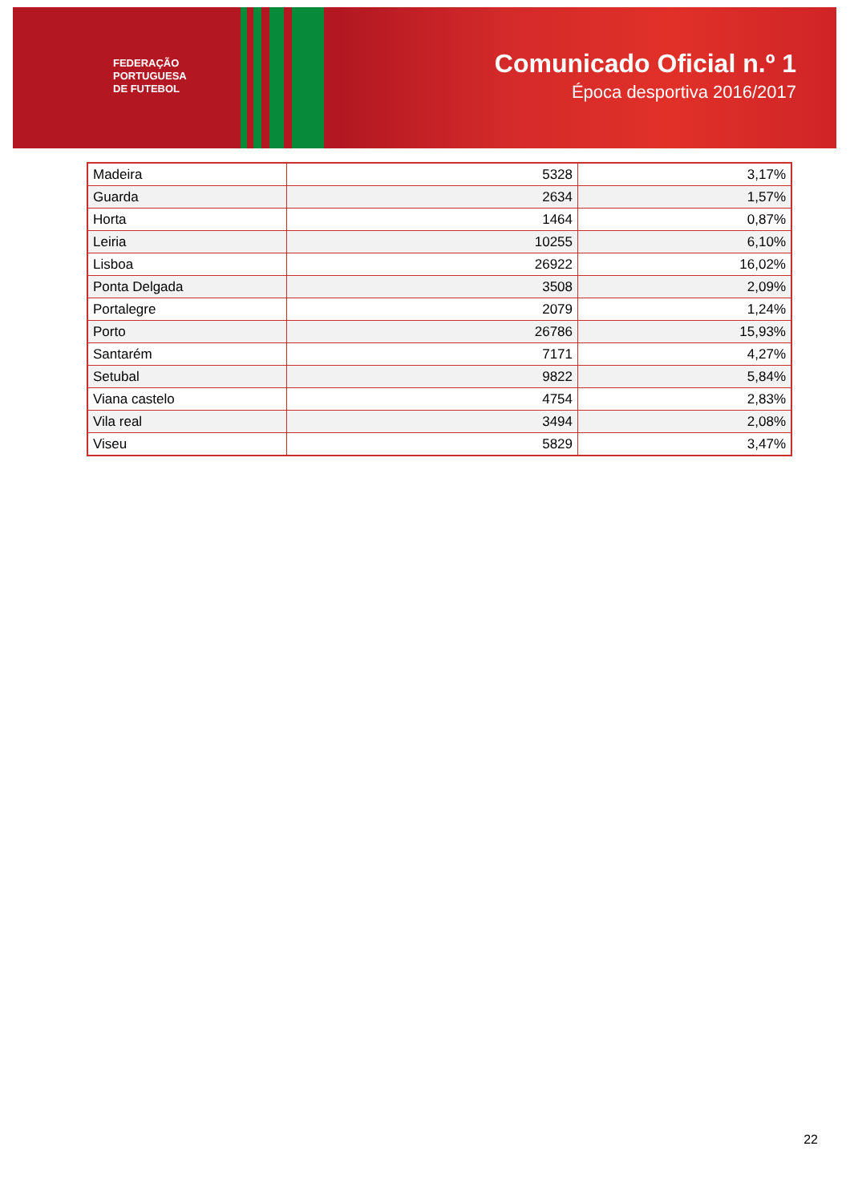FEDERAÇÃO
PORTUGUESA
DE FUTEBOL
Comunicado Oficial n.º 1
Época desportiva 2016/2017
| Madeira | 5328 | 3,17% |
| Guarda | 2634 | 1,57% |
| Horta | 1464 | 0,87% |
| Leiria | 10255 | 6,10% |
| Lisboa | 26922 | 16,02% |
| Ponta Delgada | 3508 | 2,09% |
| Portalegre | 2079 | 1,24% |
| Porto | 26786 | 15,93% |
| Santarém | 7171 | 4,27% |
| Setubal | 9822 | 5,84% |
| Viana castelo | 4754 | 2,83% |
| Vila real | 3494 | 2,08% |
| Viseu | 5829 | 3,47% |
22